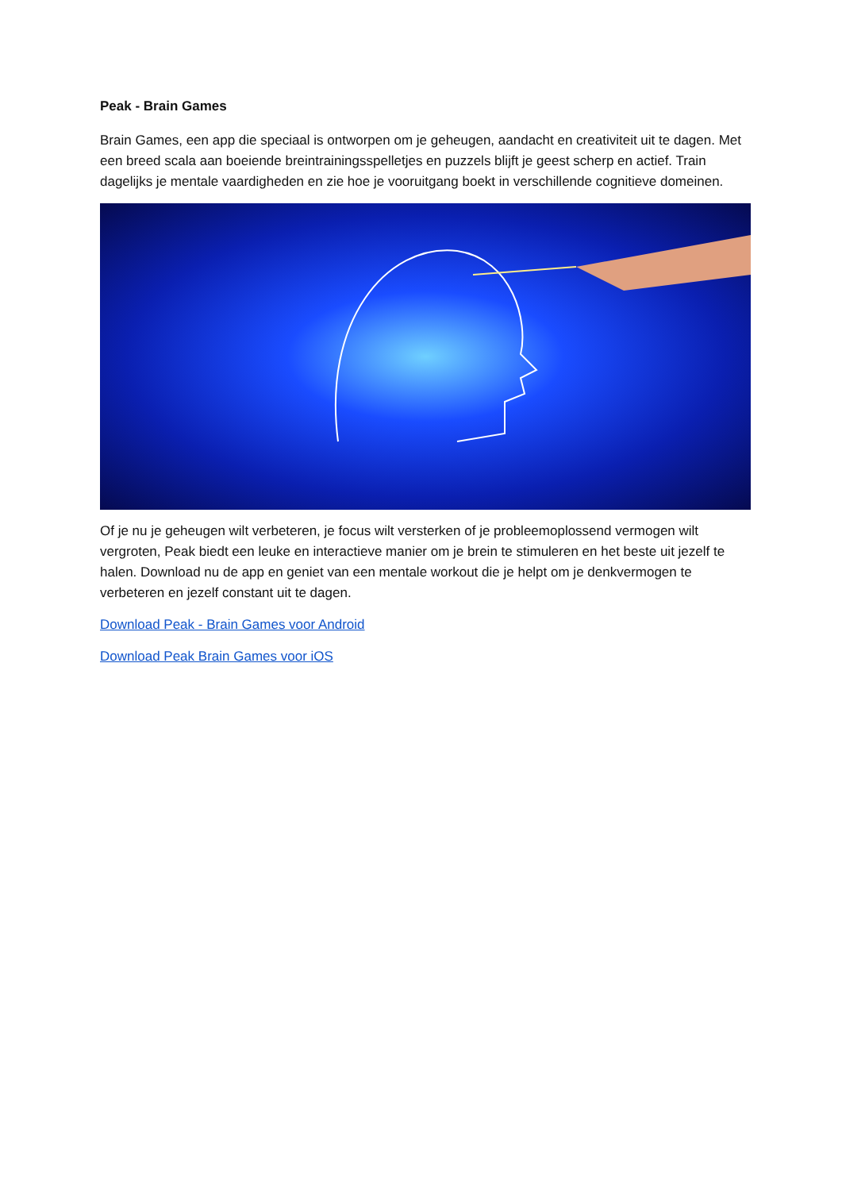Peak - Brain Games
Brain Games, een app die speciaal is ontworpen om je geheugen, aandacht en creativiteit uit te dagen. Met een breed scala aan boeiende breintrainingsspelletjes en puzzels blijft je geest scherp en actief. Train dagelijks je mentale vaardigheden en zie hoe je vooruitgang boekt in verschillende cognitieve domeinen.
Of je nu je geheugen wilt verbeteren, je focus wilt versterken of je probleemoplossend vermogen wilt vergroten, Peak biedt een leuke en interactieve manier om je brein te stimuleren en het beste uit jezelf te halen. Download nu de app en geniet van een mentale workout die je helpt om je denkvermogen te verbeteren en jezelf constant uit te dagen.
Download Peak - Brain Games voor Android
Download Peak Brain Games voor iOS